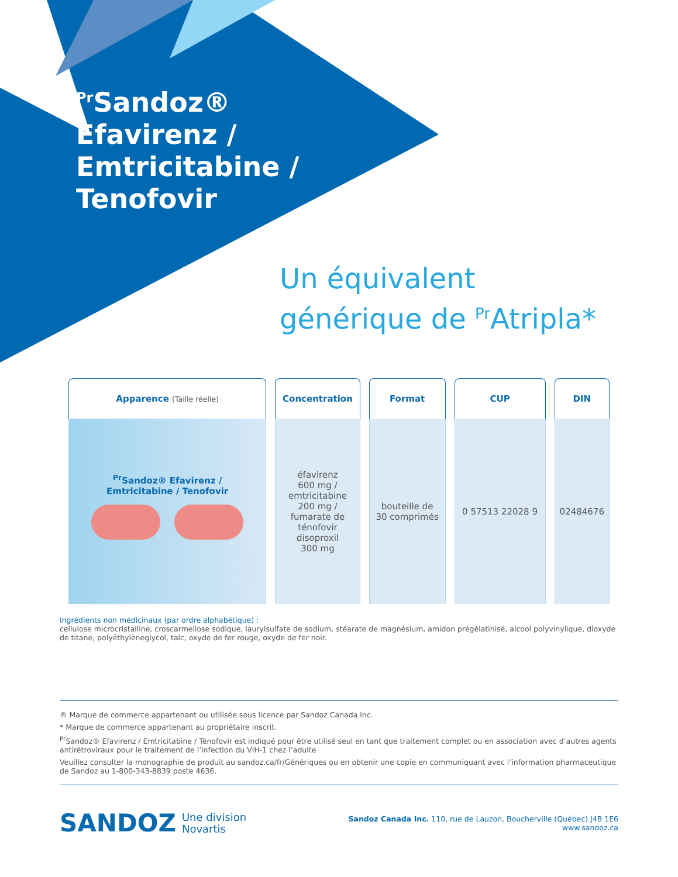<sup>Pr</sup>Sandoz®
Efavirenz /
Emtricitabine /
Tenofovir
Un équivalent
générique de <sup>Pr</sup>Atripla*
| Apparence (Taille réelle) | Concentration | Format | CUP | DIN |
| --- | --- | --- | --- | --- |
| <sup>Pr</sup>Sandoz® Efavirenz / Emtricitabine / Tenofovir | éfavirenz 600 mg / emtricitabine 200 mg / fumarate de ténofovir disoproxil 300 mg | bouteille de 30 comprimés | 0 57513 22028 9 | 02484676 |
Ingrédients non médicinaux (par ordre alphabétique) :
cellulose microcristalline, croscarmellose sodique, laurylsulfate de sodium, stéarate de magnésium, amidon prégélatinisé, alcool polyvinylique, dioxyde de titane, polyéthylèneglycol, talc, oxyde de fer rouge, oxyde de fer noir.
® Marque de commerce appartenant ou utilisée sous licence par Sandoz Canada Inc.
* Marque de commerce appartenant au propriétaire inscrit.
<sup>Pr</sup>Sandoz® Efavirenz / Emtricitabine / Ténofovir est indiqué pour être utilisé seul en tant que traitement complet ou en association avec d’autres agents antirétroviraux pour le traitement de l’infection du VIH-1 chez l’adulte
Veuillez consulter la monographie de produit au sandoz.ca/fr/Génériques ou en obtenir une copie en communiquant avec l’information pharmaceutique de Sandoz au 1-800-343-8839 poste 4636.
SANDOZ Une division
Novartis
Sandoz Canada Inc. 110, rue de Lauzon, Boucherville (Québec) J4B 1E6
www.sandoz.ca